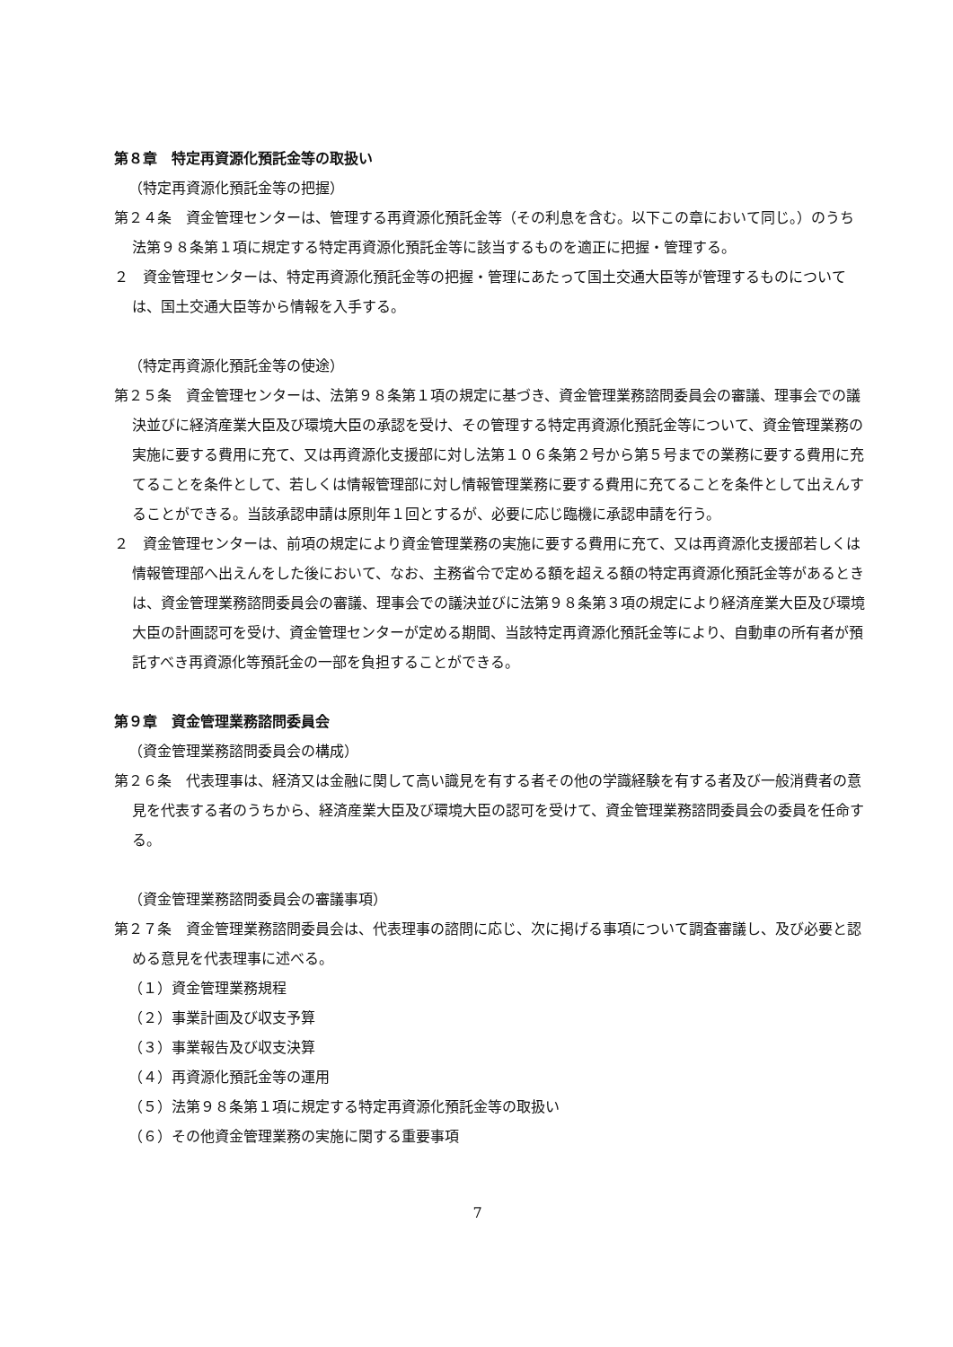第８章　特定再資源化預託金等の取扱い
（特定再資源化預託金等の把握）
第２４条　資金管理センターは、管理する再資源化預託金等（その利息を含む。以下この章において同じ。）のうち法第９８条第１項に規定する特定再資源化預託金等に該当するものを適正に把握・管理する。
２　資金管理センターは、特定再資源化預託金等の把握・管理にあたって国土交通大臣等が管理するものについては、国土交通大臣等から情報を入手する。
（特定再資源化預託金等の使途）
第２５条　資金管理センターは、法第９８条第１項の規定に基づき、資金管理業務諮問委員会の審議、理事会での議決並びに経済産業大臣及び環境大臣の承認を受け、その管理する特定再資源化預託金等について、資金管理業務の実施に要する費用に充て、又は再資源化支援部に対し法第１０６条第２号から第５号までの業務に要する費用に充てることを条件として、若しくは情報管理部に対し情報管理業務に要する費用に充てることを条件として出えんすることができる。当該承認申請は原則年１回とするが、必要に応じ臨機に承認申請を行う。
２　資金管理センターは、前項の規定により資金管理業務の実施に要する費用に充て、又は再資源化支援部若しくは情報管理部へ出えんをした後において、なお、主務省令で定める額を超える額の特定再資源化預託金等があるときは、資金管理業務諮問委員会の審議、理事会での議決並びに法第９８条第３項の規定により経済産業大臣及び環境大臣の計画認可を受け、資金管理センターが定める期間、当該特定再資源化預託金等により、自動車の所有者が預託すべき再資源化等預託金の一部を負担することができる。
第９章　資金管理業務諮問委員会
（資金管理業務諮問委員会の構成）
第２６条　代表理事は、経済又は金融に関して高い識見を有する者その他の学識経験を有する者及び一般消費者の意見を代表する者のうちから、経済産業大臣及び環境大臣の認可を受けて、資金管理業務諮問委員会の委員を任命する。
（資金管理業務諮問委員会の審議事項）
第２７条　資金管理業務諮問委員会は、代表理事の諮問に応じ、次に掲げる事項について調査審議し、及び必要と認める意見を代表理事に述べる。
（１）資金管理業務規程
（２）事業計画及び収支予算
（３）事業報告及び収支決算
（４）再資源化預託金等の運用
（５）法第９８条第１項に規定する特定再資源化預託金等の取扱い
（６）その他資金管理業務の実施に関する重要事項
7